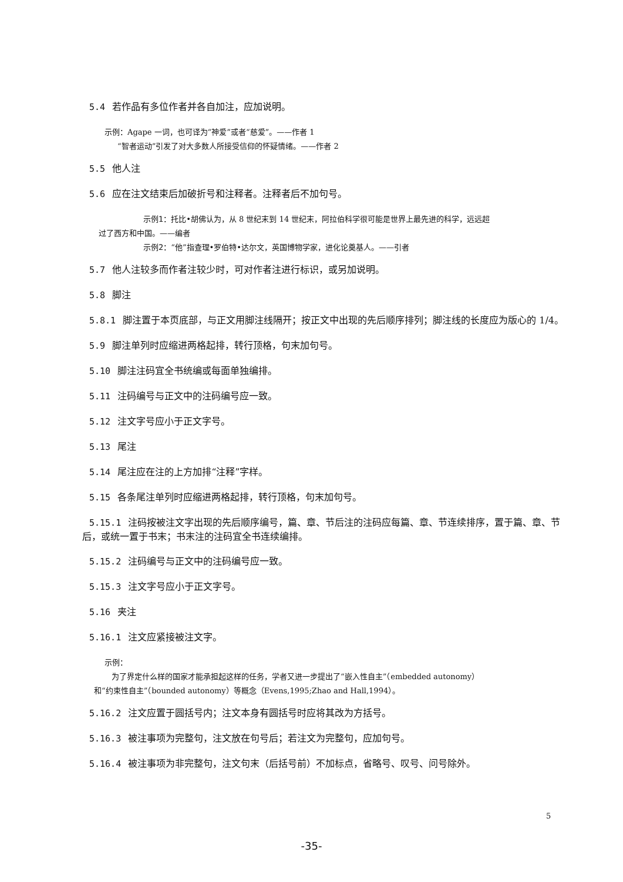5.4 若作品有多位作者并各自加注，应加说明。
示例：Agape 一词，也可译为“神爱”或者“慈爱”。——作者 1
“智者运动”引发了对大多数人所接受信仰的怀疑情绪。——作者 2
5.5 他人注
5.6 应在注文结束后加破折号和注释者。注释者后不加句号。
示例1：托比•胡佛认为，从 8 世纪末到 14 世纪末，阿拉伯科学很可能是世界上最先进的科学，远远超
过了西方和中国。——编者
示例2：“他”指查理•罗伯特•达尔文，英国博物学家，进化论奠基人。——引者
5.7 他人注较多而作者注较少时，可对作者注进行标识，或另加说明。
5.8 脚注
5.8.1 脚注置于本页底部，与正文用脚注线隔开；按正文中出现的先后顺序排列；脚注线的长度应为版心的 1/4。
5.9 脚注单列时应缩进两格起排，转行顶格，句末加句号。
5.10 脚注注码宜全书统编或每面单独编排。
5.11 注码编号与正文中的注码编号应一致。
5.12 注文字号应小于正文字号。
5.13 尾注
5.14 尾注应在注的上方加排“注释”字样。
5.15 各条尾注单列时应缩进两格起排，转行顶格，句末加句号。
5.15.1 注码按被注文字出现的先后顺序编号，篇、章、节后注的注码应每篇、章、节连续排序，置于篇、章、节后，或统一置于书末；书末注的注码宜全书连续编排。
5.15.2 注码编号与正文中的注码编号应一致。
5.15.3 注文字号应小于正文字号。
5.16 夹注
5.16.1 注文应紧接被注文字。
示例：
为了界定什么样的国家才能承担起这样的任务，学者又进一步提出了“嵌入性自主”（embedded autonomy）
和“约束性自主”（bounded autonomy）等概念（Evens,1995;Zhao and Hall,1994）。
5.16.2 注文应置于圆括号内；注文本身有圆括号时应将其改为方括号。
5.16.3 被注事项为完整句，注文放在句号后；若注文为完整句，应加句号。
5.16.4 被注事项为非完整句，注文句末（后括号前）不加标点，省略号、叹号、问号除外。
5
-35-